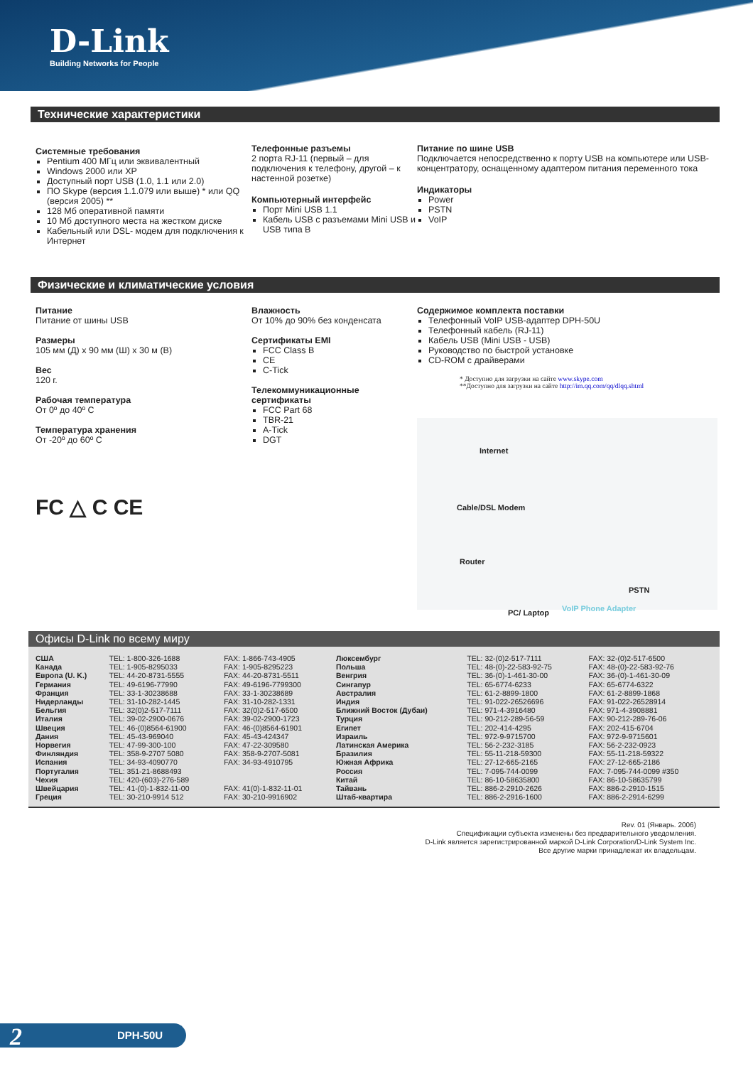D-Link
Building Networks for People
Технические характеристики
Системные требования
Pentium 400 МГц или эквивалентный
Windows 2000 или XP
Доступный порт USB (1.0, 1.1 или 2.0)
ПО Skype (версия 1.1.079 или выше) * или QQ (версия 2005) **
128 Мб оперативной памяти
10 Мб доступного места на жестком диске
Кабельный или DSL- модем для подключения к Интернет
Телефонные разъемы
2 порта RJ-11 (первый – для подключения к телефону, другой – к настенной розетке)
Компьютерный интерфейс
Порт Mini USB 1.1
Кабель USB с разъемами Mini USB и USB типа B
Питание по шине USB
Подключается непосредственно к порту USB на компьютере или USB-концентратору, оснащенному адаптером питания переменного тока
Индикаторы
Power
PSTN
VoIP
Физические и климатические условия
Питание
Питание от шины USB
Размеры
105 мм (Д) x 90 мм (Ш) x 30 м (В)
Вес
120 г.
Рабочая температура
От 0º до 40º C
Температура хранения
От -20º до 60º C
FC △ C CE
Влажность
От 10% до 90% без конденсата
Сертификаты EMI
FCC Class B
CE
C-Tick
Телекоммуникационные сертификаты
FCC Part 68
TBR-21
A-Tick
DGT
Содержимое комплекта поставки
Телефонный VoIP USB-адаптер DPH-50U
Телефонный кабель (RJ-11)
Кабель USB (Mini USB - USB)
Руководство по быстрой установке
CD-ROM с драйверами
* Доступно для загрузки на сайте www.skype.com
**Доступно для загрузки на сайте http://im.qq.com/qq/dlqq.shtml
Internet
Cable/DSL Modem
Router
PC/ Laptop VoIP Phone Adapter
PSTN
Офисы D-Link по всему миру
| США | TEL: 1-800-326-1688 | FAX: 1-866-743-4905 | Люксембург | TEL: 32-(0)2-517-7111 | FAX: 32-(0)2-517-6500 |
| Канада | TEL: 1-905-8295033 | FAX: 1-905-8295223 | Польша | TEL: 48-(0)-22-583-92-75 | FAX: 48-(0)-22-583-92-76 |
| Европа (U. K.) | TEL: 44-20-8731-5555 | FAX: 44-20-8731-5511 | Венгрия | TEL: 36-(0)-1-461-30-00 | FAX: 36-(0)-1-461-30-09 |
| Германия | TEL: 49-6196-77990 | FAX: 49-6196-7799300 | Сингапур | TEL: 65-6774-6233 | FAX: 65-6774-6322 |
| Франция | TEL: 33-1-30238688 | FAX: 33-1-30238689 | Австралия | TEL: 61-2-8899-1800 | FAX: 61-2-8899-1868 |
| Нидерланды | TEL: 31-10-282-1445 | FAX: 31-10-282-1331 | Индия | TEL: 91-022-26526696 | FAX: 91-022-26528914 |
| Бельгия | TEL: 32(0)2-517-7111 | FAX: 32(0)2-517-6500 | Ближний Восток (Дубаи) | TEL: 971-4-3916480 | FAX: 971-4-3908881 |
| Италия | TEL: 39-02-2900-0676 | FAX: 39-02-2900-1723 | Турция | TEL: 90-212-289-56-59 | FAX: 90-212-289-76-06 |
| Швеция | TEL: 46-(0)8564-61900 | FAX: 46-(0)8564-61901 | Египет | TEL: 202-414-4295 | FAX: 202-415-6704 |
| Дания | TEL: 45-43-969040 | FAX: 45-43-424347 | Израиль | TEL: 972-9-9715700 | FAX: 972-9-9715601 |
| Норвегия | TEL: 47-99-300-100 | FAX: 47-22-309580 | Латинская Америка | TEL: 56-2-232-3185 | FAX: 56-2-232-0923 |
| Финляндия | TEL: 358-9-2707 5080 | FAX: 358-9-2707-5081 | Бразилия | TEL: 55-11-218-59300 | FAX: 55-11-218-59322 |
| Испания | TEL: 34-93-4090770 | FAX: 34-93-4910795 | Южная Африка | TEL: 27-12-665-2165 | FAX: 27-12-665-2186 |
| Португалия | TEL: 351-21-8688493 | | Россия | TEL: 7-095-744-0099 | FAX: 7-095-744-0099 #350 |
| Чехия | TEL: 420-(603)-276-589 | | Китай | TEL: 86-10-58635800 | FAX: 86-10-58635799 |
| Швейцария | TEL: 41-(0)-1-832-11-00 | FAX: 41(0)-1-832-11-01 | Тайвань | TEL: 886-2-2910-2626 | FAX: 886-2-2910-1515 |
| Греция | TEL: 30-210-9914 512 | FAX: 30-210-9916902 | Штаб-квартира | TEL: 886-2-2916-1600 | FAX: 886-2-2914-6299 |
Rev. 01 (Январь. 2006)
Спецификации субъекта изменены без предварительного уведомления.
D-Link является зарегистрированной маркой D-Link Corporation/D-Link System Inc.
Все другие марки принадлежат их владельцам.
2 DPH-50U